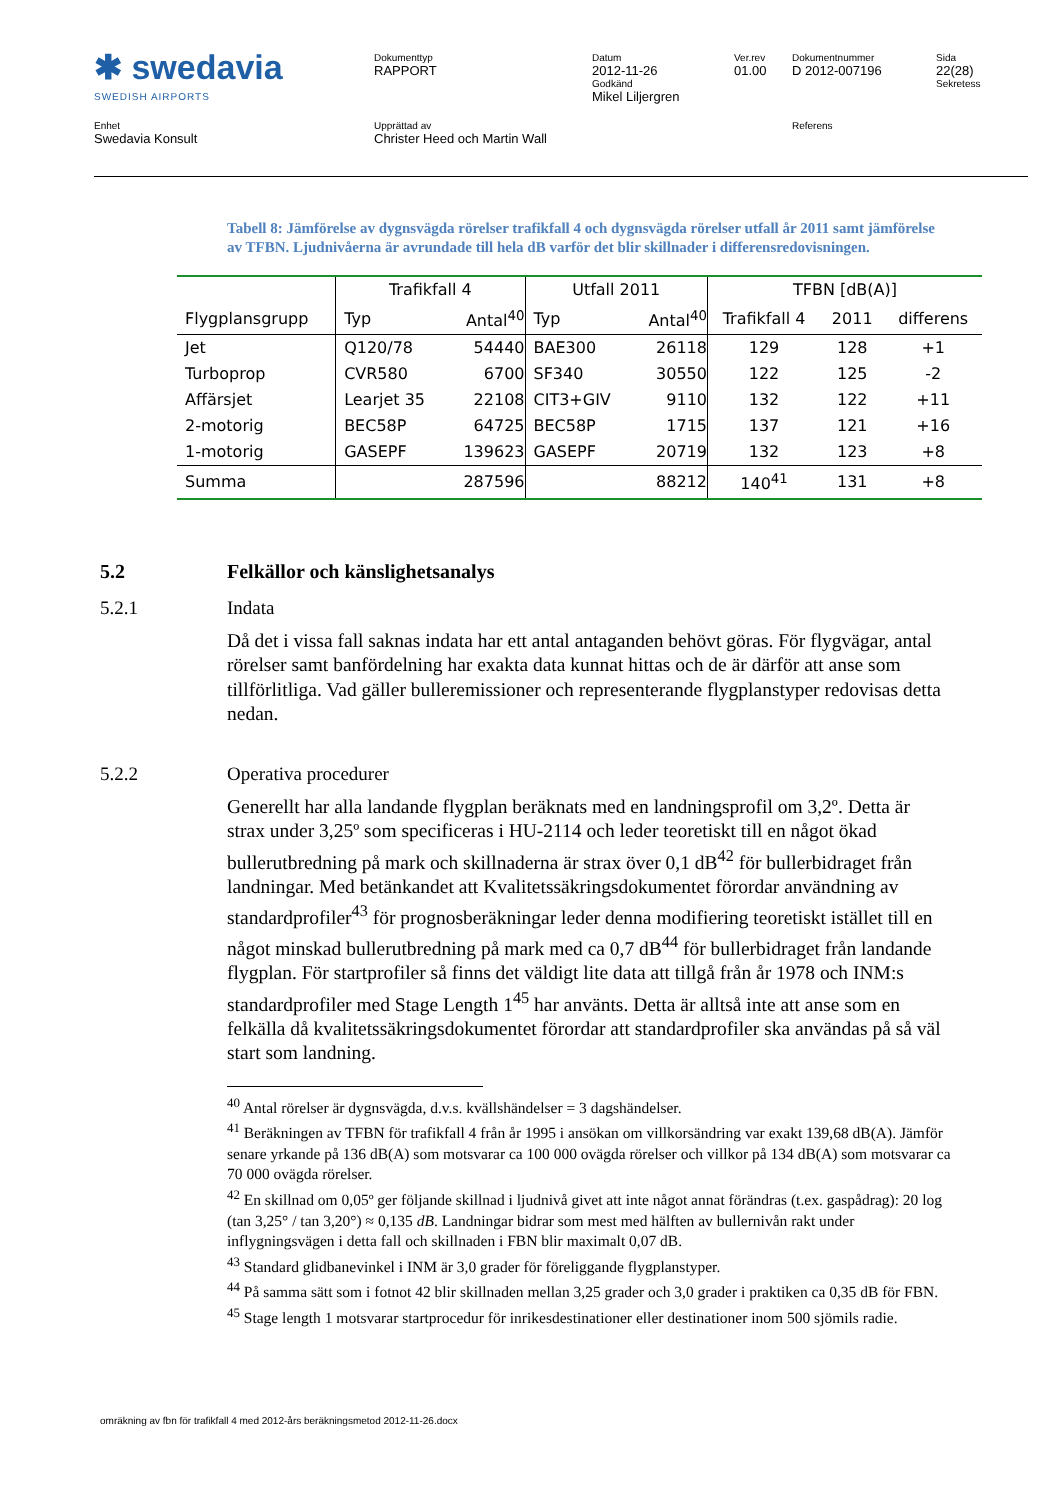✱ swedavia
SWEDISH AIRPORTS
Dokumenttyp
RAPPORT
Datum
2012-11-26
Godkänd
Mikel Liljergren
Ver.rev
01.00
Dokumentnummer
D 2012-007196
Sida
22(28)
Sekretess
Enhet
Swedavia Konsult
Upprättad av
Christer Heed och Martin Wall
Referens
Tabell 8: Jämförelse av dygnsvägda rörelser trafikfall 4 och dygnsvägda rörelser utfall år 2011 samt jämförelse av TFBN. Ljudnivåerna är avrundade till hela dB varför det blir skillnader i differensredovisningen.
| | Trafikfall 4 | | Utfall 2011 | | TFBN [dB(A)] | | |
| --- | --- | --- | --- | --- | --- | --- | --- |
| Flygplansgrupp | Typ | Antal<sup>40</sup> | Typ | Antal<sup>40</sup> | Trafikfall 4 | 2011 | differens |
| Jet | Q120/78 | 54440 | BAE300 | 26118 | 129 | 128 | +1 |
| Turboprop | CVR580 | 6700 | SF340 | 30550 | 122 | 125 | -2 |
| Affärsjet | Learjet 35 | 22108 | CIT3+GIV | 9110 | 132 | 122 | +11 |
| 2-motorig | BEC58P | 64725 | BEC58P | 1715 | 137 | 121 | +16 |
| 1-motorig | GASEPF | 139623 | GASEPF | 20719 | 132 | 123 | +8 |
| Summa | | 287596 | | 88212 | 140<sup>41</sup> | 131 | +8 |
5.2 Felkällor och känslighetsanalys
5.2.1 Indata
Då det i vissa fall saknas indata har ett antal antaganden behövt göras. För flygvägar, antal rörelser samt banfördelning har exakta data kunnat hittas och de är därför att anse som tillförlitliga. Vad gäller bulleremissioner och representerande flygplanstyper redovisas detta nedan.
5.2.2 Operativa procedurer
Generellt har alla landande flygplan beräknats med en landningsprofil om 3,2º. Detta är strax under 3,25º som specificeras i HU-2114 och leder teoretiskt till en något ökad bullerutbredning på mark och skillnaderna är strax över 0,1 dB<sup>42</sup> för bullerbidraget från landningar. Med betänkandet att Kvalitetssäkringsdokumentet förordar användning av standardprofiler<sup>43</sup> för prognosberäkningar leder denna modifiering teoretiskt istället till en något minskad bullerutbredning på mark med ca 0,7 dB<sup>44</sup> för bullerbidraget från landande flygplan. För startprofiler så finns det väldigt lite data att tillgå från år 1978 och INM:s standardprofiler med Stage Length 1<sup>45</sup> har använts. Detta är alltså inte att anse som en felkälla då kvalitetssäkringsdokumentet förordar att standardprofiler ska användas på så väl start som landning.
<sup>40</sup> Antal rörelser är dygnsvägda, d.v.s. kvällshändelser = 3 dagshändelser.
<sup>41</sup> Beräkningen av TFBN för trafikfall 4 från år 1995 i ansökan om villkorsändring var exakt 139,68 dB(A). Jämför senare yrkande på 136 dB(A) som motsvarar ca 100 000 ovägda rörelser och villkor på 134 dB(A) som motsvarar ca 70 000 ovägda rörelser.
<sup>42</sup> En skillnad om 0,05º ger följande skillnad i ljudnivå givet att inte något annat förändras (t.ex. gaspådrag): 20 log (tan 3,25° / tan 3,20°) ≈ 0,135 dB. Landningar bidrar som mest med hälften av bullernivån rakt under inflygningsvägen i detta fall och skillnaden i FBN blir maximalt 0,07 dB.
<sup>43</sup> Standard glidbanevinkel i INM är 3,0 grader för föreliggande flygplanstyper.
<sup>44</sup> På samma sätt som i fotnot 42 blir skillnaden mellan 3,25 grader och 3,0 grader i praktiken ca 0,35 dB för FBN.
<sup>45</sup> Stage length 1 motsvarar startprocedur för inrikesdestinationer eller destinationer inom 500 sjömils radie.
omräkning av fbn för trafikfall 4 med 2012-års beräkningsmetod 2012-11-26.docx